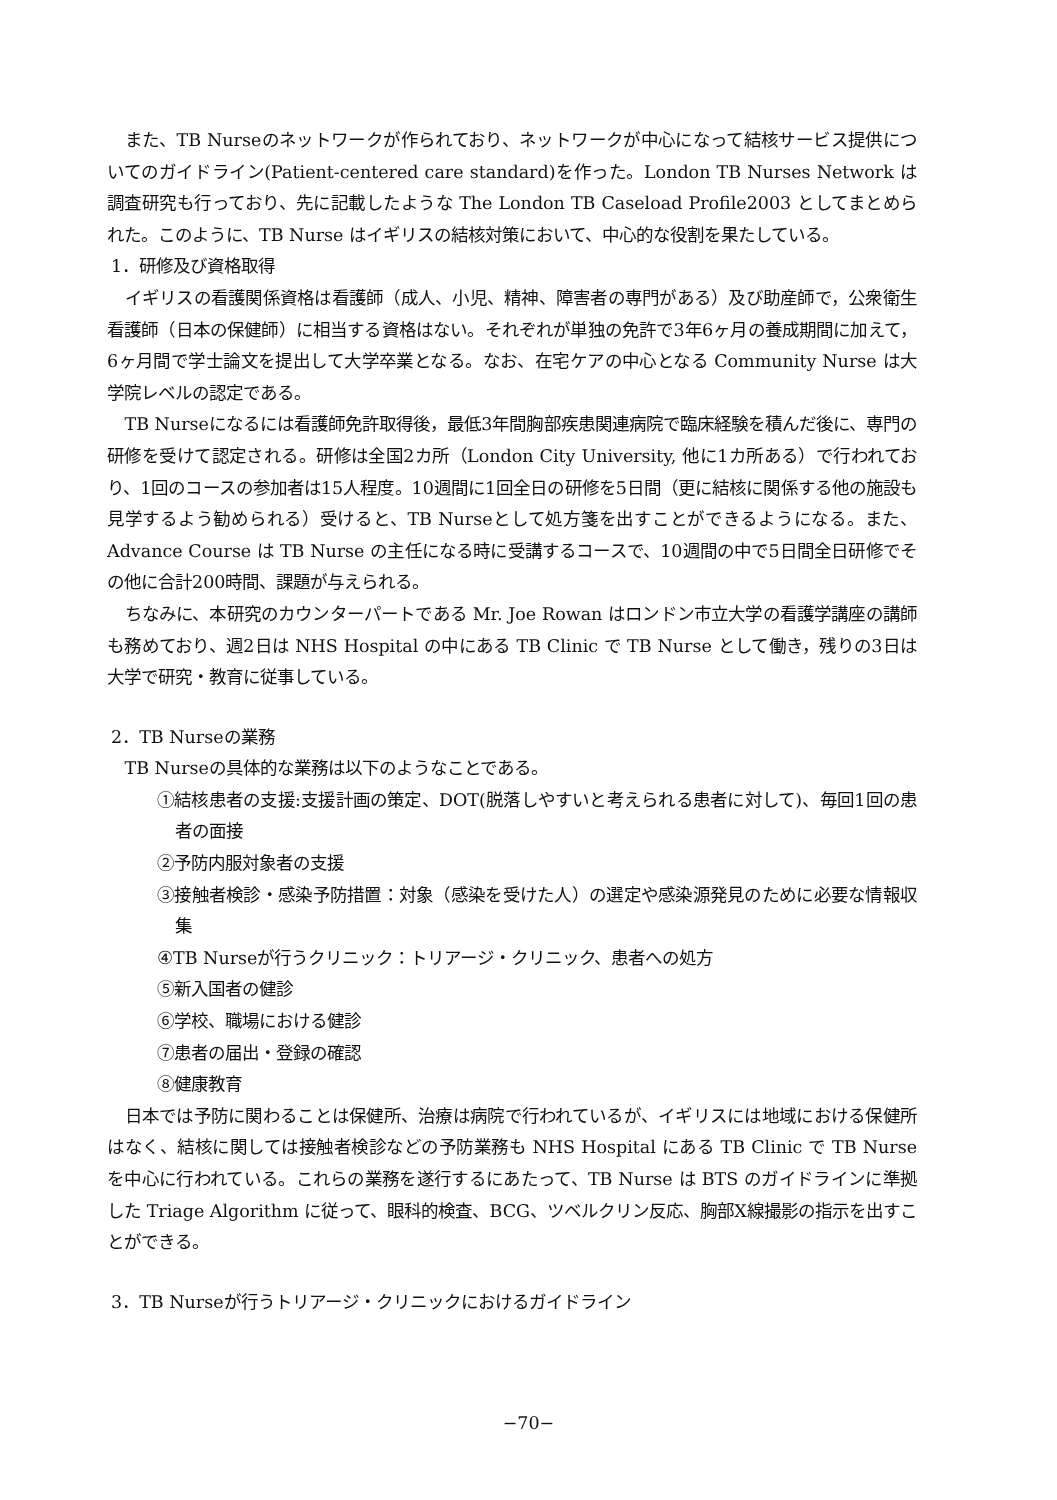また、TB Nurseのネットワークが作られており、ネットワークが中心になって結核サービス提供についてのガイドライン(Patient-centered care standard)を作った。London TB Nurses Network は調査研究も行っており、先に記載したような The London TB Caseload Profile2003 としてまとめられた。このように、TB Nurse はイギリスの結核対策において、中心的な役割を果たしている。
1．研修及び資格取得
イギリスの看護関係資格は看護師（成人、小児、精神、障害者の専門がある）及び助産師で，公衆衛生看護師（日本の保健師）に相当する資格はない。それぞれが単独の免許で3年6ヶ月の養成期間に加えて，6ヶ月間で学士論文を提出して大学卒業となる。なお、在宅ケアの中心となる Community Nurse は大学院レベルの認定である。
TB Nurseになるには看護師免許取得後，最低3年間胸部疾患関連病院で臨床経験を積んだ後に、専門の研修を受けて認定される。研修は全国2カ所（London City University, 他に1カ所ある）で行われており、1回のコースの参加者は15人程度。10週間に1回全日の研修を5日間（更に結核に関係する他の施設も見学するよう勧められる）受けると、TB Nurseとして処方箋を出すことができるようになる。また、Advance Course は TB Nurse の主任になる時に受講するコースで、10週間の中で5日間全日研修でその他に合計200時間、課題が与えられる。
ちなみに、本研究のカウンターパートである Mr. Joe Rowan はロンドン市立大学の看護学講座の講師も務めており、週2日は NHS Hospital の中にある TB Clinic で TB Nurse として働き，残りの3日は大学で研究・教育に従事している。
2．TB Nurseの業務
TB Nurseの具体的な業務は以下のようなことである。
①結核患者の支援:支援計画の策定、DOT(脱落しやすいと考えられる患者に対して)、毎回1回の患者の面接
②予防内服対象者の支援
③接触者検診・感染予防措置：対象（感染を受けた人）の選定や感染源発見のために必要な情報収集
④TB Nurseが行うクリニック：トリアージ・クリニック、患者への処方
⑤新入国者の健診
⑥学校、職場における健診
⑦患者の届出・登録の確認
⑧健康教育
日本では予防に関わることは保健所、治療は病院で行われているが、イギリスには地域における保健所はなく、結核に関しては接触者検診などの予防業務も NHS Hospital にある TB Clinic で TB Nurse を中心に行われている。これらの業務を遂行するにあたって、TB Nurse は BTS のガイドラインに準拠した Triage Algorithm に従って、眼科的検査、BCG、ツベルクリン反応、胸部X線撮影の指示を出すことができる。
3．TB Nurseが行うトリアージ・クリニックにおけるガイドライン
−70−